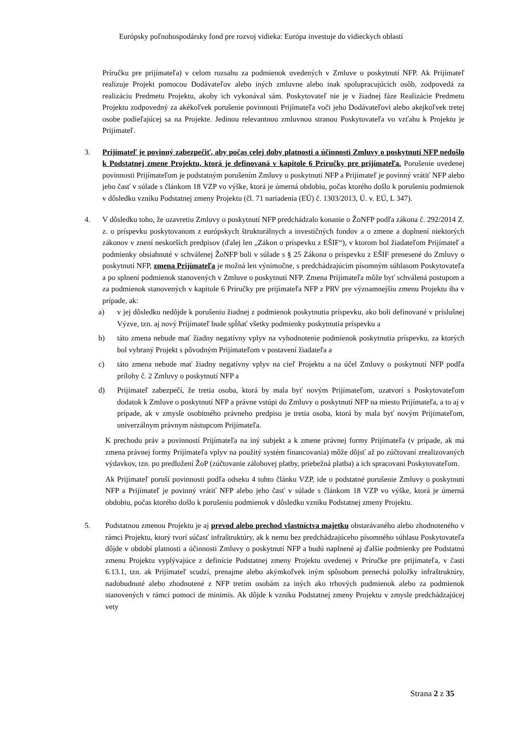Európsky poľnohospodársky fond pre rozvoj vidieka: Európa investuje do vidieckych oblastí
Príručku pre prijímateľa) v celom rozsahu za podmienok uvedených v Zmluve o poskytnutí NFP. Ak Prijímateľ realizuje Projekt pomocou Dodávateľov alebo iných zmluvne alebo inak spolupracujúcich osôb, zodpovedá za realizáciu Predmetu Projektu, akoby ich vykonával sám. Poskytovateľ nie je v žiadnej fáze Realizácie Predmetu Projektu zodpovedný za akékoľvek porušenie povinnosti Prijímateľa voči jeho Dodávateľovi alebo akejkoľvek tretej osobe podieľajúcej sa na Projekte. Jedinou relevantnou zmluvnou stranou Poskytovateľa vo vzťahu k Projektu je Prijímateľ.
3. Prijímateľ je povinný zabezpečiť, aby počas celej doby platnosti a účinnosti Zmluvy o poskytnutí NFP nedošlo k Podstatnej zmene Projektu, ktorá je definovaná v kapitole 6 Príručky pre prijímateľa. Porušenie uvedenej povinnosti Prijímateľom je podstatným porušením Zmluvy o poskytnutí NFP a Prijímateľ je povinný vrátiť NFP alebo jeho časť v súlade s článkom 18 VZP vo výške, ktorá je úmerná obdobiu, počas ktorého došlo k porušeniu podmienok v dôsledku vzniku Podstatnej zmeny Projektu (čl. 71 nariadenia (EÚ) č. 1303/2013, Ú. v. EÚ, L 347).
4. V dôsledku toho, že uzavretiu Zmluvy o poskytnutí NFP predchádzalo konanie o ŽoNFP podľa zákona č. 292/2014 Z. z. o príspevku poskytovanom z európskych štrukturálnych a investičných fondov a o zmene a doplnení niektorých zákonov v znení neskorších predpisov (ďalej len „Zákon o príspevku z EŠIF“), v ktorom bol žiadateľom Prijímateľ a podmienky obsiahnuté v schválenej ŽoNFP boli v súlade s § 25 Zákona o príspevku z EŠIF prenesené do Zmluvy o poskytnutí NFP, zmena Prijímateľa je možná len výnimočne, s predchádzajúcim písomným súhlasom Poskytovateľa a po splnení podmienok stanovených v Zmluve o poskytnutí NFP. Zmena Prijímateľa môže byť schválená postupom a za podmienok stanovených v kapitole 6 Príručky pre prijímateľa NFP z PRV pre významnejšiu zmenu Projektu iba v prípade, ak:
a) v jej dôsledku nedôjde k porušeniu žiadnej z podmienok poskytnutia príspevku, ako boli definované v príslušnej Výzve, tzn. aj nový Prijímateľ bude spĺňať všetky podmienky poskytnutia príspevku a
b) táto zmena nebude mať žiadny negatívny vplyv na vyhodnotenie podmienok poskytnutia príspevku, za ktorých bol vybraný Projekt s pôvodným Prijímateľom v postavení žiadateľa a
c) táto zmena nebude mať žiadny negatívny vplyv na cieľ Projektu a na účel Zmluvy o poskytnutí NFP podľa prílohy č. 2 Zmluvy o poskytnutí NFP a
d) Prijímateľ zabezpečí, že tretia osoba, ktorá by mala byť novým Prijímateľom, uzatvorí s Poskytovateľom dodatok k Zmluve o poskytnutí NFP a právne vstúpi do Zmluvy o poskytnutí NFP na miesto Prijímateľa, a to aj v prípade, ak v zmysle osobitného právneho predpisu je tretia osoba, ktorá by mala byť novým Prijímateľom, univerzálnym právnym nástupcom Prijímateľa.
K prechodu práv a povinností Prijímateľa na iný subjekt a k zmene právnej formy Prijímateľa (v prípade, ak má zmena právnej formy Prijímateľa vplyv na použitý systém financovania) môže dôjsť až po zúčtovaní zrealizovaných výdavkov, tzn. po predložení ŽoP (zúčtovanie zálohovej platby, priebežná platba) a ich spracovaní Poskytovateľom.
Ak Prijímateľ poruší povinnosti podľa odseku 4 tohto článku VZP, ide o podstatné porušenie Zmluvy o poskytnutí NFP a Prijímateľ je povinný vrátiť NFP alebo jeho časť v súlade s článkom 18 VZP vo výške, ktorá je úmerná obdobiu, počas ktorého došlo k porušeniu podmienok v dôsledku vzniku Podstatnej zmeny Projektu.
5. Podstatnou zmenou Projektu je aj prevod alebo prechod vlastníctva majetku obstarávaného alebo zhodnoteného v rámci Projektu, ktorý tvorí súčasť infraštruktúry, ak k nemu bez predchádzajúceho písomného súhlasu Poskytovateľa dôjde v období platnosti a účinnosti Zmluvy o poskytnutí NFP a budú naplnené aj ďalšie podmienky pre Podstatnú zmenu Projektu vyplývajúce z definície Podstatnej zmeny Projektu uvedenej v Príručke pre prijímateľa, v časti 6.13.1, tzn. ak Prijímateľ scudzí, prenajme alebo akýmkoľvek iným spôsobom prenechá položky infraštruktúry, nadobudnuté alebo zhodnotené z NFP tretím osobám za iných ako trhových podmienok alebo za podmienok stanovených v rámci pomoci de minimis. Ak dôjde k vzniku Podstatnej zmeny Projektu v zmysle predchádzajúcej vety
Strana 2 z 35